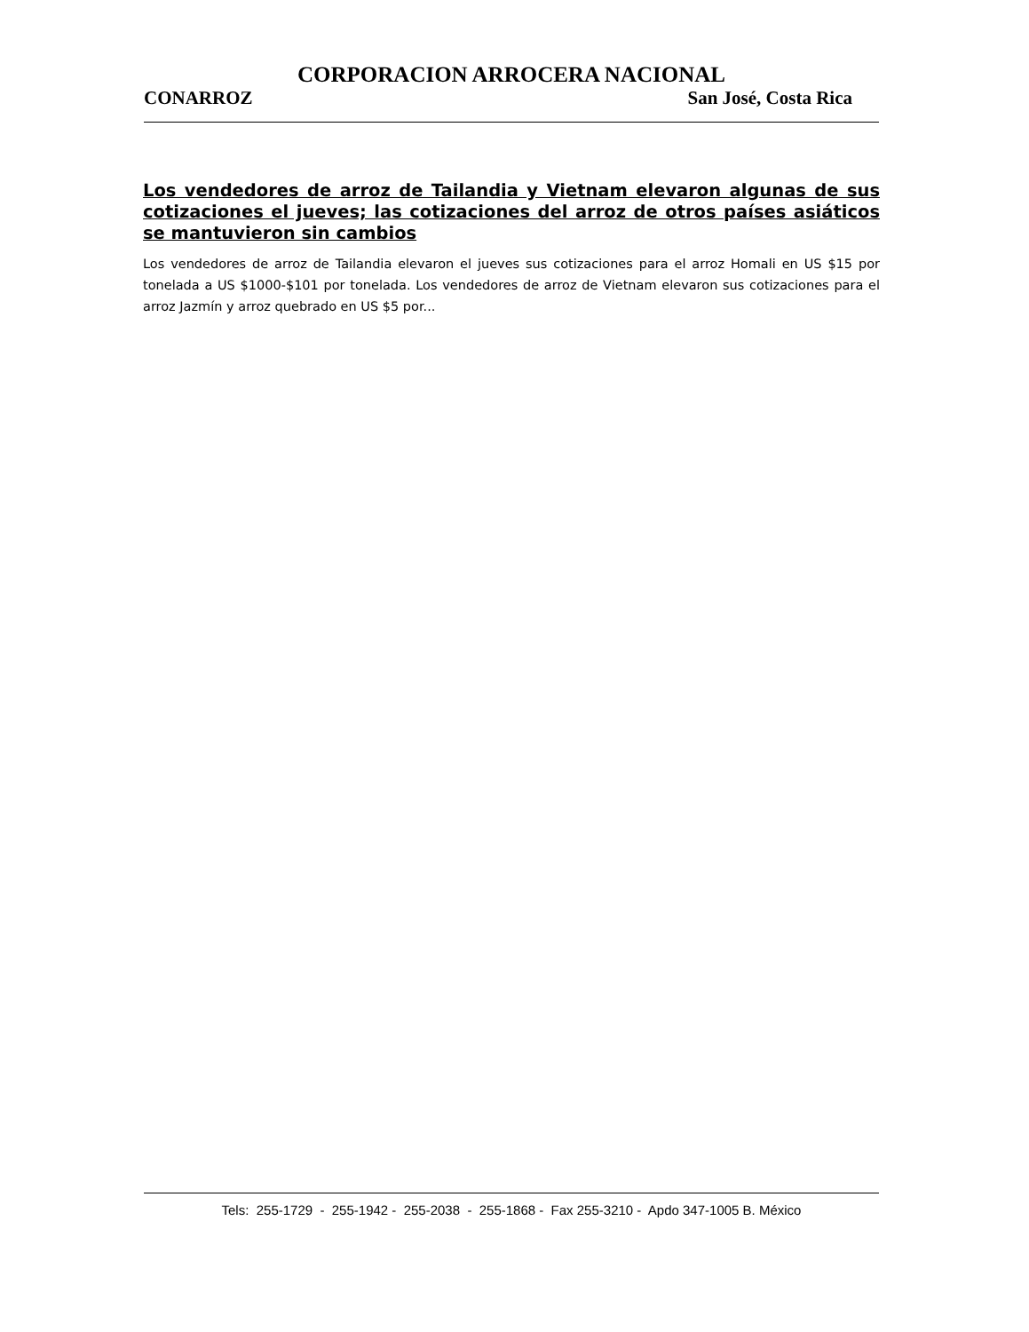CORPORACION ARROCERA NACIONAL
CONARROZ San José, Costa Rica
Los vendedores de arroz de Tailandia y Vietnam elevaron algunas de sus cotizaciones el jueves; las cotizaciones del arroz de otros países asiáticos se mantuvieron sin cambios
Los vendedores de arroz de Tailandia elevaron el jueves sus cotizaciones para el arroz Homali en US $15 por tonelada a US $1000-$101 por tonelada. Los vendedores de arroz de Vietnam elevaron sus cotizaciones para el arroz Jazmín y arroz quebrado en US $5 por...
Tels: 255-1729 - 255-1942 - 255-2038 - 255-1868 - Fax 255-3210 - Apdo 347-1005 B. México